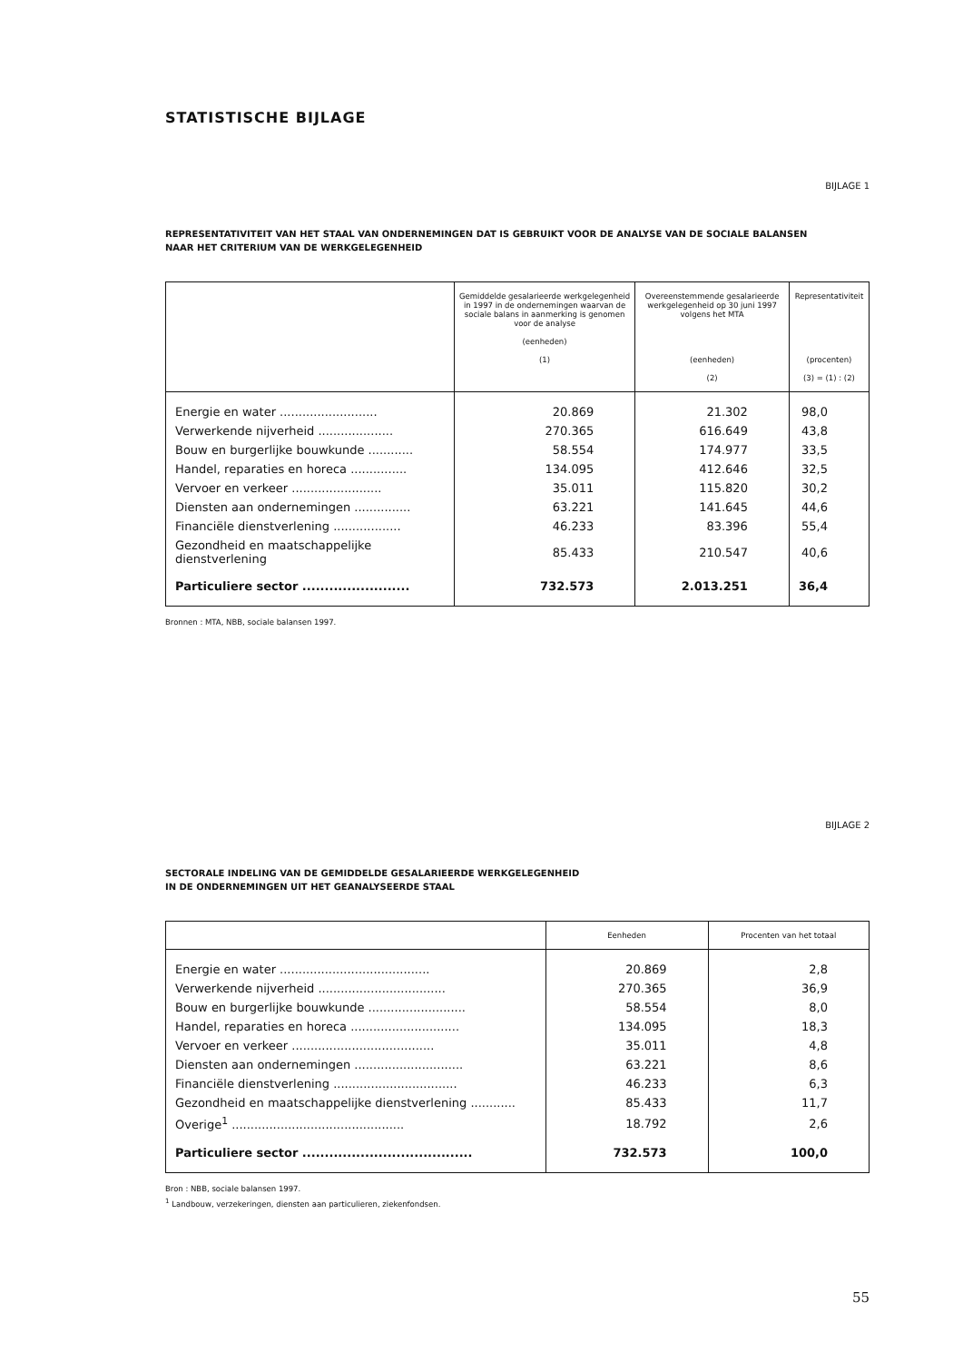STATISTISCHE BIJLAGE
BIJLAGE 1
REPRESENTATIVITEIT VAN HET STAAL VAN ONDERNEMINGEN DAT IS GEBRUIKT VOOR DE ANALYSE VAN DE SOCIALE BALANSEN
NAAR HET CRITERIUM VAN DE WERKGELEGENHEID
| | Gemiddelde gesalarieerde werkgelegenheid in 1997 in de ondernemingen waarvan de sociale balans in aanmerking is genomen voor de analyse (eenheden) (1) | Overeenstemmende gesalarieerde werkgelegenheid op 30 juni 1997 volgens het MTA (eenheden) (2) | Representativiteit (procenten) (3) = (1) : (2) |
| --- | --- | --- | --- |
| Energie en water .......................... | 20.869 | 21.302 | 98,0 |
| Verwerkende nijverheid .................... | 270.365 | 616.649 | 43,8 |
| Bouw en burgerlijke bouwkunde ............ | 58.554 | 174.977 | 33,5 |
| Handel, reparaties en horeca ............... | 134.095 | 412.646 | 32,5 |
| Vervoer en verkeer ........................ | 35.011 | 115.820 | 30,2 |
| Diensten aan ondernemingen ............... | 63.221 | 141.645 | 44,6 |
| Financiële dienstverlening .................. | 46.233 | 83.396 | 55,4 |
| Gezondheid en maatschappelijke dienstverlening | 85.433 | 210.547 | 40,6 |
| Particuliere sector ........................ | 732.573 | 2.013.251 | 36,4 |
Bronnen : MTA, NBB, sociale balansen 1997.
BIJLAGE 2
SECTORALE INDELING VAN DE GEMIDDELDE GESALARIEERDE WERKGELEGENHEID
IN DE ONDERNEMINGEN UIT HET GEANALYSEERDE STAAL
| | Eenheden | Procenten van het totaal |
| --- | --- | --- |
| Energie en water ........................................ | 20.869 | 2,8 |
| Verwerkende nijverheid .................................. | 270.365 | 36,9 |
| Bouw en burgerlijke bouwkunde .......................... | 58.554 | 8,0 |
| Handel, reparaties en horeca ............................. | 134.095 | 18,3 |
| Vervoer en verkeer ...................................... | 35.011 | 4,8 |
| Diensten aan ondernemingen ............................. | 63.221 | 8,6 |
| Financiële dienstverlening ................................. | 46.233 | 6,3 |
| Gezondheid en maatschappelijke dienstverlening ............ | 85.433 | 11,7 |
| Overige<sup>1</sup> .............................................. | 18.792 | 2,6 |
| Particuliere sector ...................................... | 732.573 | 100,0 |
Bron : NBB, sociale balansen 1997.
<sup>1</sup> Landbouw, verzekeringen, diensten aan particulieren, ziekenfondsen.
55